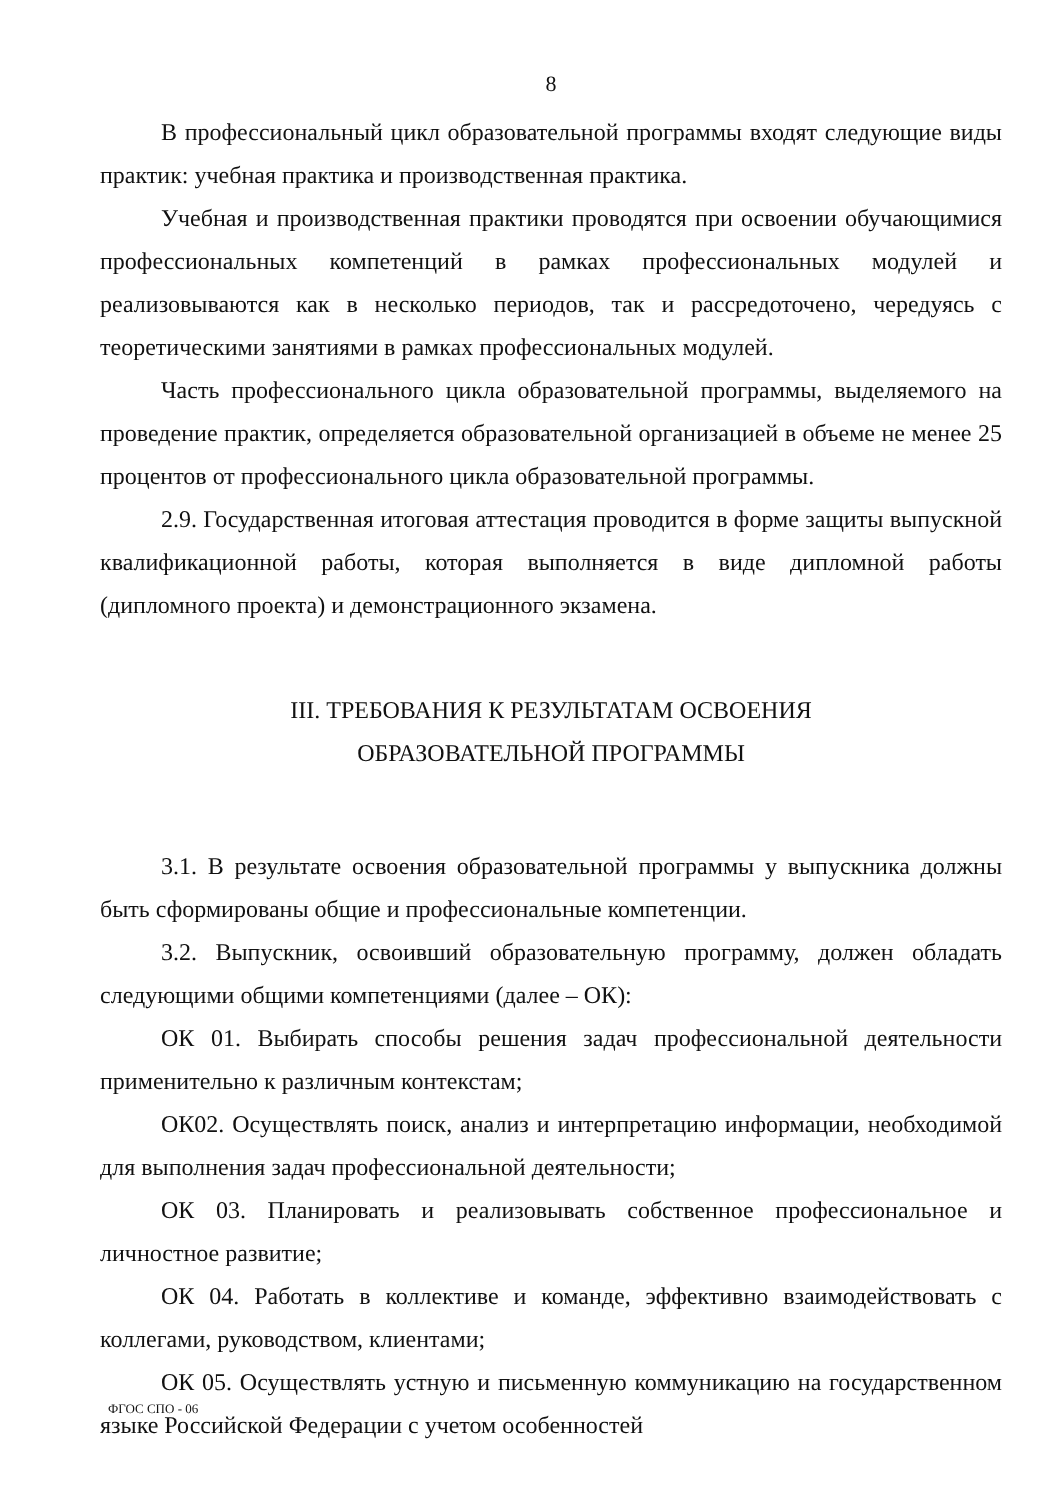8
В профессиональный цикл образовательной программы входят следующие виды практик: учебная практика и производственная практика.
Учебная и производственная практики проводятся при освоении обучающимися профессиональных компетенций в рамках профессиональных модулей и реализовываются как в несколько периодов, так и рассредоточено, чередуясь с теоретическими занятиями в рамках профессиональных модулей.
Часть профессионального цикла образовательной программы, выделяемого на проведение практик, определяется образовательной организацией в объеме не менее 25 процентов от профессионального цикла образовательной программы.
2.9. Государственная итоговая аттестация проводится в форме защиты выпускной квалификационной работы, которая выполняется в виде дипломной работы (дипломного проекта) и демонстрационного экзамена.
III. ТРЕБОВАНИЯ К РЕЗУЛЬТАТАМ ОСВОЕНИЯ
ОБРАЗОВАТЕЛЬНОЙ ПРОГРАММЫ
3.1. В результате освоения образовательной программы у выпускника должны быть сформированы общие и профессиональные компетенции.
3.2. Выпускник, освоивший образовательную программу, должен обладать следующими общими компетенциями (далее – ОК):
ОК 01. Выбирать способы решения задач профессиональной деятельности применительно к различным контекстам;
ОК02. Осуществлять поиск, анализ и интерпретацию информации, необходимой для выполнения задач профессиональной деятельности;
ОК 03. Планировать и реализовывать собственное профессиональное и личностное развитие;
ОК 04. Работать в коллективе и команде, эффективно взаимодействовать с коллегами, руководством, клиентами;
ОК 05. Осуществлять устную и письменную коммуникацию на государственном языке Российской Федерации с учетом особенностей
ФГОС СПО - 06